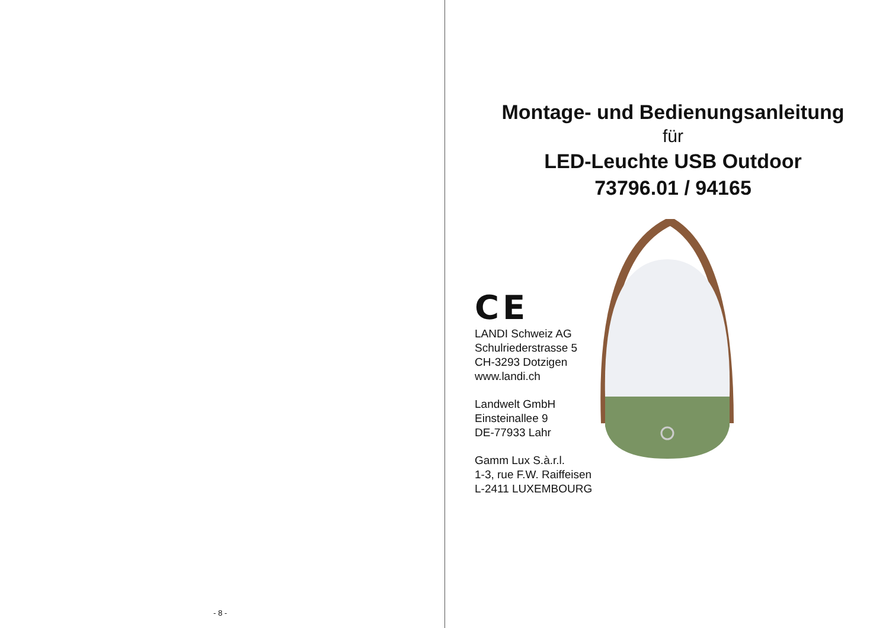- 8 -
Montage- und Bedienungsanleitung
für
LED-Leuchte USB Outdoor
73796.01 / 94165
CE
LANDI Schweiz AG
Schulriederstrasse 5
CH-3293 Dotzigen
www.landi.ch
Landwelt GmbH
Einsteinallee 9
DE-77933 Lahr
Gamm Lux S.à.r.l.
1-3, rue F.W. Raiffeisen
L-2411 LUXEMBOURG